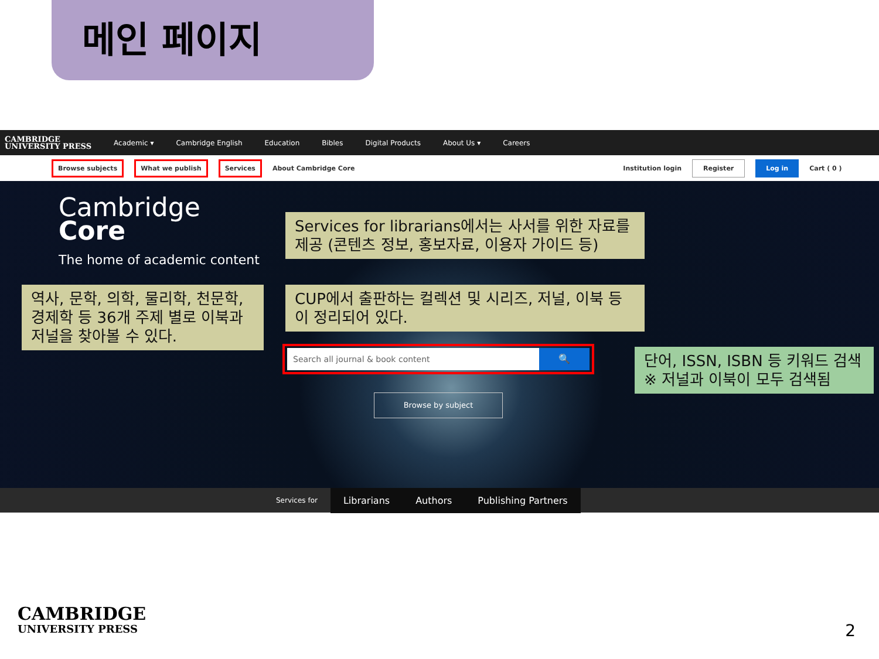메인 페이지
CAMBRIDGE
UNIVERSITY PRESS Academic ▾ Cambridge English Education Bibles Digital Products About Us ▾ Careers
Browse subjects What we publish Services About Cambridge Core Institution login Register Log in Cart ( 0 )
Cambridge
Core
The home of academic content
Services for librarians에서는 사서를 위한 자료를 제공 (콘텐츠 정보, 홍보자료, 이용자 가이드 등)
역사, 문학, 의학, 물리학, 천문학, 경제학 등 36개 주제 별로 이북과 저널을 찾아볼 수 있다.
CUP에서 출판하는 컬렉션 및 시리즈, 저널, 이북 등이 정리되어 있다.
Search all journal & book content
🔍
단어, ISSN, ISBN 등 키워드 검색 ※ 저널과 이북이 모두 검색됨
Browse by subject
Services for Librarians Authors Publishing Partners
CAMBRIDGE
UNIVERSITY PRESS
2